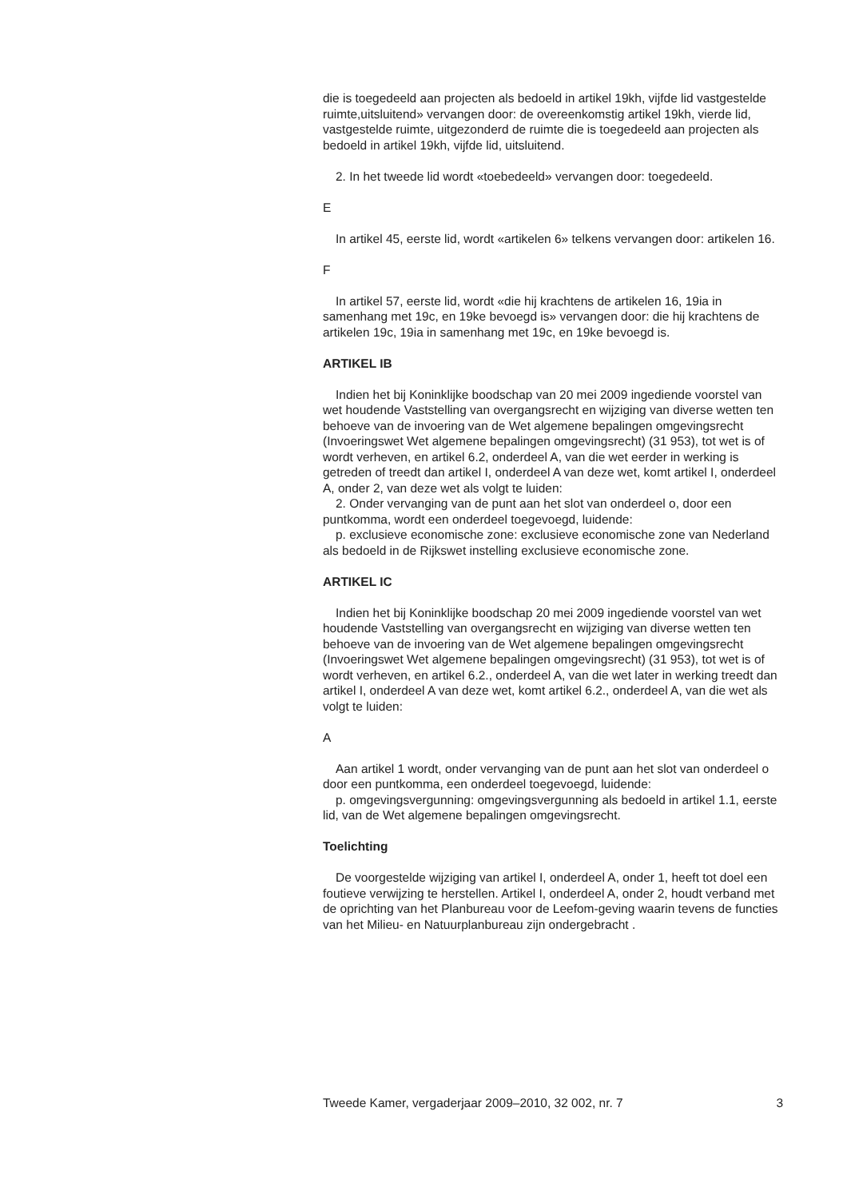die is toegedeeld aan projecten als bedoeld in artikel 19kh, vijfde lid vastgestelde ruimte,uitsluitend» vervangen door: de overeenkomstig artikel 19kh, vierde lid, vastgestelde ruimte, uitgezonderd de ruimte die is toegedeeld aan projecten als bedoeld in artikel 19kh, vijfde lid, uitsluitend.
2. In het tweede lid wordt «toebedeeld» vervangen door: toegedeeld.
E
In artikel 45, eerste lid, wordt «artikelen 6» telkens vervangen door: artikelen 16.
F
In artikel 57, eerste lid, wordt «die hij krachtens de artikelen 16, 19ia in samenhang met 19c, en 19ke bevoegd is» vervangen door: die hij krachtens de artikelen 19c, 19ia in samenhang met 19c, en 19ke bevoegd is.
ARTIKEL IB
Indien het bij Koninklijke boodschap van 20 mei 2009 ingediende voorstel van wet houdende Vaststelling van overgangsrecht en wijziging van diverse wetten ten behoeve van de invoering van de Wet algemene bepalingen omgevingsrecht (Invoeringswet Wet algemene bepalingen omgevingsrecht) (31 953), tot wet is of wordt verheven, en artikel 6.2, onderdeel A, van die wet eerder in werking is getreden of treedt dan artikel I, onderdeel A van deze wet, komt artikel I, onderdeel A, onder 2, van deze wet als volgt te luiden:
2. Onder vervanging van de punt aan het slot van onderdeel o, door een puntkomma, wordt een onderdeel toegevoegd, luidende:
p. exclusieve economische zone: exclusieve economische zone van Nederland als bedoeld in de Rijkswet instelling exclusieve economische zone.
ARTIKEL IC
Indien het bij Koninklijke boodschap 20 mei 2009 ingediende voorstel van wet houdende Vaststelling van overgangsrecht en wijziging van diverse wetten ten behoeve van de invoering van de Wet algemene bepalingen omgevingsrecht (Invoeringswet Wet algemene bepalingen omgevingsrecht) (31 953), tot wet is of wordt verheven, en artikel 6.2., onderdeel A, van die wet later in werking treedt dan artikel I, onderdeel A van deze wet, komt artikel 6.2., onderdeel A, van die wet als volgt te luiden:
A
Aan artikel 1 wordt, onder vervanging van de punt aan het slot van onderdeel o door een puntkomma, een onderdeel toegevoegd, luidende:
p. omgevingsvergunning: omgevingsvergunning als bedoeld in artikel 1.1, eerste lid, van de Wet algemene bepalingen omgevingsrecht.
Toelichting
De voorgestelde wijziging van artikel I, onderdeel A, onder 1, heeft tot doel een foutieve verwijzing te herstellen. Artikel I, onderdeel A, onder 2, houdt verband met de oprichting van het Planbureau voor de Leefom-geving waarin tevens de functies van het Milieu- en Natuurplanbureau zijn ondergebracht .
Tweede Kamer, vergaderjaar 2009–2010, 32 002, nr. 7 3